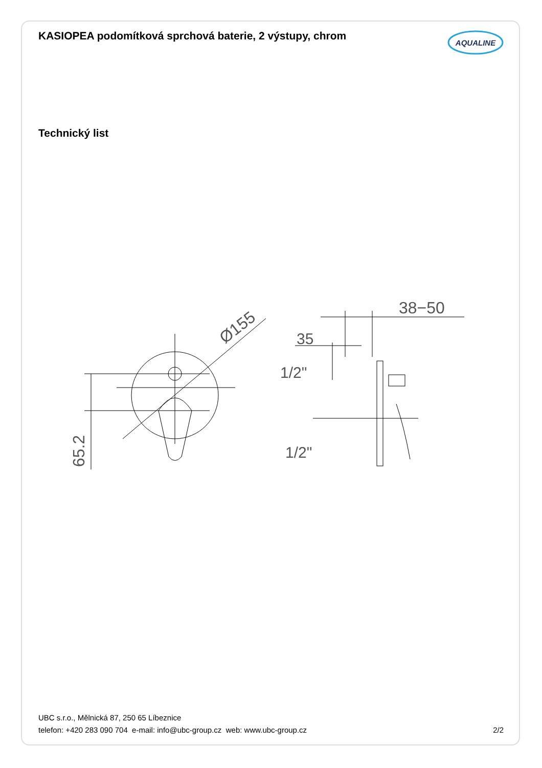KASIOPEA podomítková sprchová baterie, 2 výstupy, chrom
AQUALINE
Technický list
65.2
Ø155
38−50
35
1/2"
1/2"
UBC s.r.o., Mělnická 87, 250 65 Líbeznice
telefon: +420 283 090 704 e-mail: info@ubc-group.cz web: www.ubc-group.cz 2/2